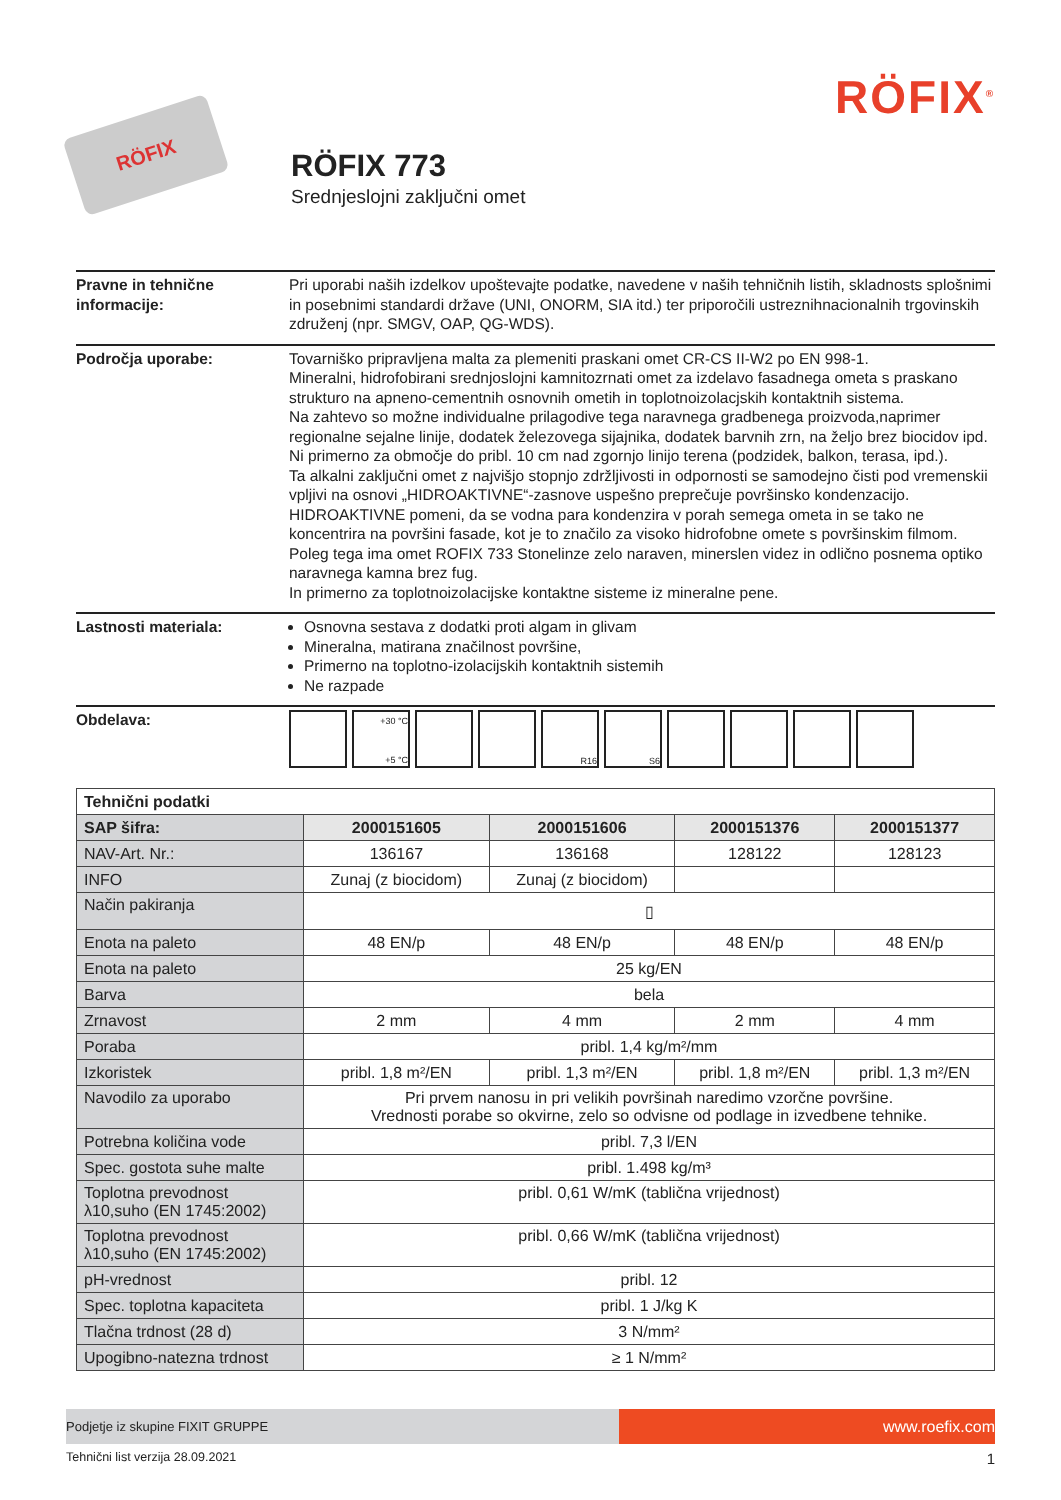RÖFIX
RÖFIX 773
Srednjeslojni zaključni omet
RÖFIX<sup>®</sup>
Pravne in tehnične informacije:
Pri uporabi naših izdelkov upoštevajte podatke, navedene v naših tehničnih listih, skladnosts splošnimi in posebnimi standardi države (UNI, ONORM, SIA itd.) ter priporočili ustreznihnacionalnih trgovinskih združenj (npr. SMGV, OAP, QG-WDS).
Področja uporabe: Tovarniško pripravljena malta za plemeniti praskani omet CR-CS II-W2 po EN 998-1.
Mineralni, hidrofobirani srednjoslojni kamnitozrnati omet za izdelavo fasadnega ometa s praskano strukturo na apneno-cementnih osnovnih ometih in toplotnoizolacjskih kontaktnih sistema.
Na zahtevo so možne individualne prilagodive tega naravnega gradbenega proizvoda,naprimer regionalne sejalne linije, dodatek železovega sijajnika, dodatek barvnih zrn, na željo brez biocidov ipd.
Ni primerno za območje do pribl. 10 cm nad zgornjo linijo terena (podzidek, balkon, terasa, ipd.).
Ta alkalni zaključni omet z najvišjo stopnjo zdržljivosti in odpornosti se samodejno čisti pod vremenskii vpljivi na osnovi „HIDROAKTIVNE“-zasnove uspešno preprečuje površinsko kondenzacijo. HIDROAKTIVNE pomeni, da se vodna para kondenzira v porah semega ometa in se tako ne koncentrira na površini fasade, kot je to značilo za visoko hidrofobne omete s površinskim filmom. Poleg tega ima omet ROFIX 733 Stonelinze zelo naraven, minerslen videz in odlično posnema optiko naravnega kamna brez fug.
In primerno za toplotnoizolacijske kontaktne sisteme iz mineralne pene.
Lastnosti materiala: Osnovna sestava z dodatki proti algam in glivam
Mineralna, matirana značilnost površine,
Primerno na toplotno-izolacijskih kontaktnih sistemih
Ne razpade
Obdelava:
+30 °C
+5 °C
R16 S6
| Tehnični podatki | | | | |
| SAP šifra: | 2000151605 | 2000151606 | 2000151376 | 2000151377 |
| NAV-Art. Nr.: | 136167 | 136168 | 128122 | 128123 |
| INFO | Zunaj (z biocidom) | Zunaj (z biocidom) | | |
| Način pakiranja | ▯ | | | |
| Enota na paleto | 48 EN/p | 48 EN/p | 48 EN/p | 48 EN/p |
| Enota na paleto | 25 kg/EN | | | |
| Barva | bela | | | |
| Zrnavost | 2 mm | 4 mm | 2 mm | 4 mm |
| Poraba | pribl. 1,4 kg/m²/mm | | | |
| Izkoristek | pribl. 1,8 m²/EN | pribl. 1,3 m²/EN | pribl. 1,8 m²/EN | pribl. 1,3 m²/EN |
| Navodilo za uporabo | Pri prvem nanosu in pri velikih površinah naredimo vzorčne površine. Vrednosti porabe so okvirne, zelo so odvisne od podlage in izvedbene tehnike. | | | |
| Potrebna količina vode | pribl. 7,3 l/EN | | | |
| Spec. gostota suhe malte | pribl. 1.498 kg/m³ | | | |
| Toplotna prevodnost λ10,suho (EN 1745:2002) | pribl. 0,61 W/mK (tablična vrijednost) | | | |
| Toplotna prevodnost λ10,suho (EN 1745:2002) | pribl. 0,66 W/mK (tablična vrijednost) | | | |
| pH-vrednost | pribl. 12 | | | |
| Spec. toplotna kapaciteta | pribl. 1 J/kg K | | | |
| Tlačna trdnost (28 d) | 3 N/mm² | | | |
| Upogibno-natezna trdnost | ≥ 1 N/mm² | | | |
Podjetje iz skupine FIXIT GRUPPE
www.roefix.com
Tehnični list verzija 28.09.2021 1